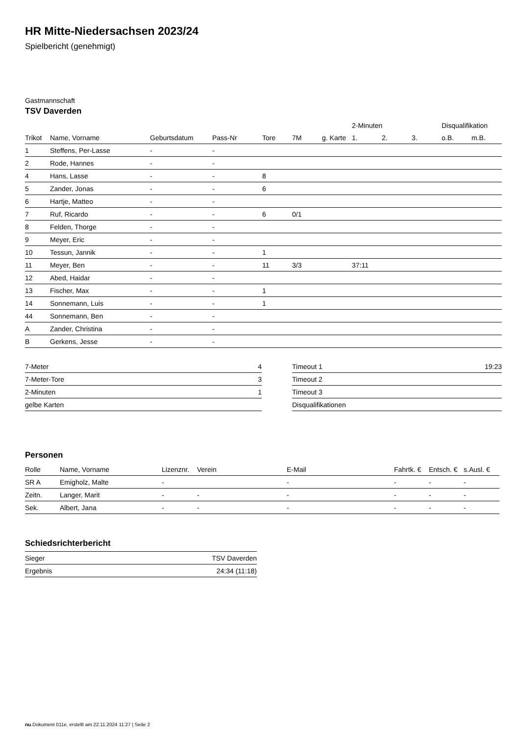HR Mitte-Niedersachsen 2023/24
Spielbericht (genehmigt)
Gastmannschaft
TSV Daverden
| | | | | | | | 2-Minuten | | | Disqualifikation | |
| --- | --- | --- | --- | --- | --- | --- | --- | --- | --- | --- | --- |
| Trikot | Name, Vorname | Geburtsdatum | Pass-Nr | Tore | 7M | g. Karte | 1. | 2. | 3. | o.B. | m.B. |
| 1 | Steffens, Per-Lasse | - | - | | | | | | | | |
| 2 | Rode, Hannes | - | - | | | | | | | | |
| 4 | Hans, Lasse | - | - | 8 | | | | | | | |
| 5 | Zander, Jonas | - | - | 6 | | | | | | | |
| 6 | Hartje, Matteo | - | - | | | | | | | | |
| 7 | Ruf, Ricardo | - | - | 6 | 0/1 | | | | | | |
| 8 | Felden, Thorge | - | - | | | | | | | | |
| 9 | Meyer, Eric | - | - | | | | | | | | |
| 10 | Tessun, Jannik | - | - | 1 | | | | | | | |
| 11 | Meyer, Ben | - | - | 11 | 3/3 | | 37:11 | | | | |
| 12 | Abed, Haidar | - | - | | | | | | | | |
| 13 | Fischer, Max | - | - | 1 | | | | | | | |
| 14 | Sonnemann, Luis | - | - | 1 | | | | | | | |
| 44 | Sonnemann, Ben | - | - | | | | | | | | |
| A | Zander, Christina | - | - | | | | | | | | |
| B | Gerkens, Jesse | - | - | | | | | | | | |
| 7-Meter | 4 |
| 7-Meter-Tore | 3 |
| 2-Minuten | 1 |
| gelbe Karten | |
| Timeout 1 | 19:23 |
| Timeout 2 | |
| Timeout 3 | |
| Disqualifikationen | |
Personen
| Rolle | Name, Vorname | Lizenznr. | Verein | E-Mail | Fahrtk. € | Entsch. € | s.Ausl. € |
| --- | --- | --- | --- | --- | --- | --- | --- |
| SR A | Emigholz, Malte | - | | - | - | - | - |
| Zeitn. | Langer, Marit | - | - | - | - | - | - |
| Sek. | Albert, Jana | - | - | - | - | - | - |
Schiedsrichterbericht
| Sieger | TSV Daverden |
| Ergebnis | 24:34 (11:18) |
nu.Dokument 011e, erstellt am 22.11.2024 11:27 | Seite 2